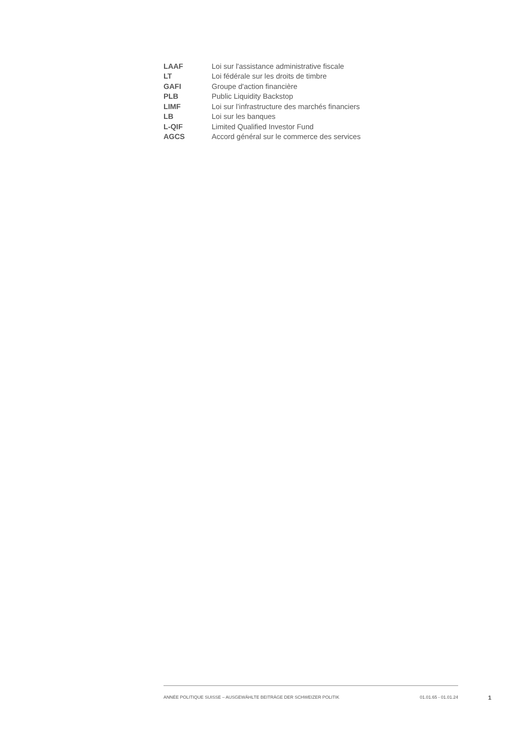| LAAF | Loi sur l'assistance administrative fiscale |
| LT | Loi fédérale sur les droits de timbre |
| GAFI | Groupe d'action financière |
| PLB | Public Liquidity Backstop |
| LIMF | Loi sur l’infrastructure des marchés financiers |
| LB | Loi sur les banques |
| L-QIF | Limited Qualified Investor Fund |
| AGCS | Accord général sur le commerce des services |
ANNÉE POLITIQUE SUISSE – AUSGEWÄHLTE BEITRÄGE DER SCHWEIZER POLITIK 01.01.65 - 01.01.24
1